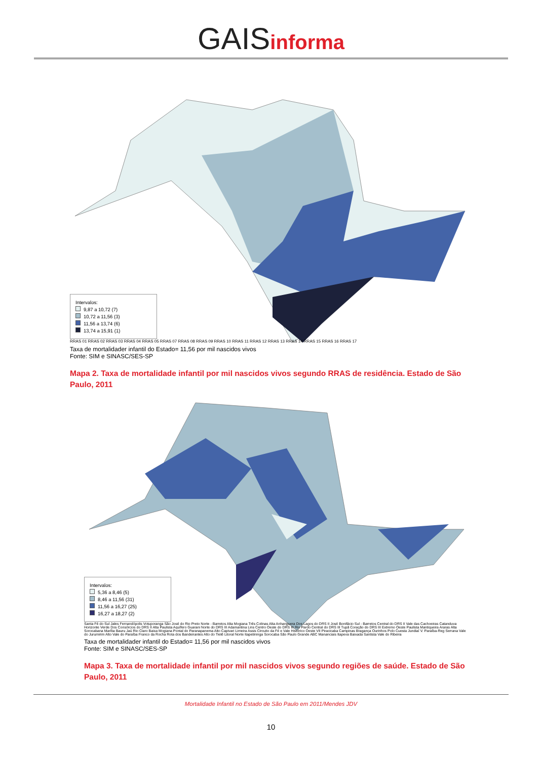GAISinforma
Intervalos:
9,87 a 10,72 (7)
10,72 a 11,56 (3)
11,56 a 13,74 (6)
13,74 a 15,91 (1)
RRAS 01 RRAS 02 RRAS 03 RRAS 04 RRAS 05 RRAS 07 RRAS 08 RRAS 09 RRAS 10 RRAS 11 RRAS 12 RRAS 13 RRAS 14 RRAS 15 RRAS 16 RRAS 17
Taxa de mortalidader infantil do Estado= 11,56 por mil nascidos vivos
Fonte: SIM e SINASC/SES-SP
Mapa 2. Taxa de mortalidade infantil por mil nascidos vivos segundo RRAS de residência. Estado de São Paulo, 2011
Intervalos:
5,36 a 8,46 (5)
8,46 a 11,56 (31)
11,56 a 16,27 (25)
16,27 a 18,27 (2)
Santa Fé do Sul Jales Fernandópolis Votuporanga São José do Rio Preto Norte - Barretos Alta Mogiana Três Colinas Alta Anhanguera Dos Lagos do DRS II José Bonifácio Sul - Barretos Central do DRS II Vale das Cachoeiras Catanduva Horizonte Verde Dos Consórcios do DRS II Alta Paulista Aquífero Guarani Norte do DRS III Adamantina Lins Centro Oeste do DRS III Rio Pardo Central do DRS III Tupã Coração do DRS III Extremo Oeste Paulista Mantiqueira Araras Alta Sorocabana Marília Bauru Jaú Rio Claro Baixa Mogiana Pontal do Paranapanema Alto Capivari Limeira Assis Circuito da Fé e Vale Histórico Oeste VII Piracicaba Campinas Bragança Ourinhos Polo Cuesta Jundiaí V. Paraíba-Reg Serrana Vale do Jurumirim Alto Vale do Paraíba Franco da Rocha Rota dos Bandeirantes Alto do Tietê Litoral Norte Itapetininga Sorocaba São Paulo Grande ABC Mananciais Itapeva Baixada Santista Vale do Ribeira
Taxa de mortalidader infantil do Estado= 11,56 por mil nascidos vivos
Fonte: SIM e SINASC/SES-SP
Mapa 3. Taxa de mortalidade infantil por mil nascidos vivos segundo regiões de saúde. Estado de São Paulo, 2011
Mortalidade Infantil no Estado de São Paulo em 2011/Mendes JDV
10